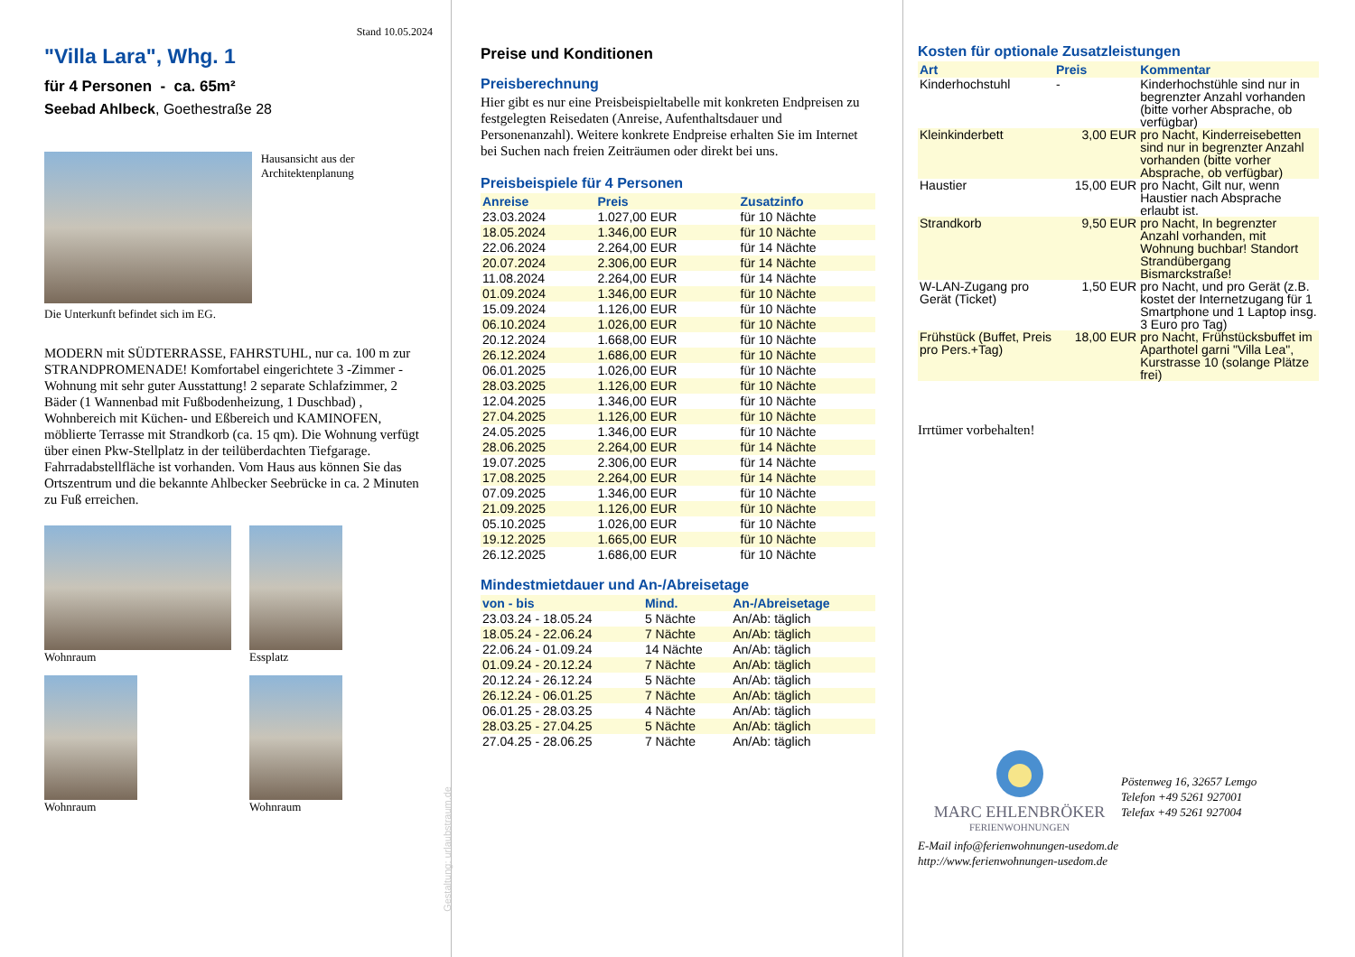Stand 10.05.2024
"Villa Lara", Whg. 1
für 4 Personen - ca. 65m²
Seebad Ahlbeck, Goethestraße 28
Hausansicht aus der Architektenplanung
Die Unterkunft befindet sich im EG.
MODERN mit SÜDTERRASSE, FAHRSTUHL, nur ca. 100 m zur STRANDPROMENADE! Komfortabel eingerichtete 3 -Zimmer - Wohnung mit sehr guter Ausstattung! 2 separate Schlafzimmer, 2 Bäder (1 Wannenbad mit Fußbodenheizung, 1 Duschbad) , Wohnbereich mit Küchen- und Eßbereich und KAMINOFEN, möblierte Terrasse mit Strandkorb (ca. 15 qm). Die Wohnung verfügt über einen Pkw-Stellplatz in der teilüberdachten Tiefgarage. Fahrradabstellfläche ist vorhanden. Vom Haus aus können Sie das Ortszentrum und die bekannte Ahlbecker Seebrücke in ca. 2 Minuten zu Fuß erreichen.
Wohnraum
Essplatz
Wohnraum
Wohnraum
Gestaltung: urlaubstraum.de
Preise und Konditionen
Preisberechnung
Hier gibt es nur eine Preisbeispieltabelle mit konkreten Endpreisen zu festgelegten Reisedaten (Anreise, Aufenthaltsdauer und Personenanzahl). Weitere konkrete Endpreise erhalten Sie im Internet bei Suchen nach freien Zeiträumen oder direkt bei uns.
Preisbeispiele für 4 Personen
| Anreise | Preis | Zusatzinfo |
| --- | --- | --- |
| 23.03.2024 | 1.027,00 EUR | für 10 Nächte |
| 18.05.2024 | 1.346,00 EUR | für 10 Nächte |
| 22.06.2024 | 2.264,00 EUR | für 14 Nächte |
| 20.07.2024 | 2.306,00 EUR | für 14 Nächte |
| 11.08.2024 | 2.264,00 EUR | für 14 Nächte |
| 01.09.2024 | 1.346,00 EUR | für 10 Nächte |
| 15.09.2024 | 1.126,00 EUR | für 10 Nächte |
| 06.10.2024 | 1.026,00 EUR | für 10 Nächte |
| 20.12.2024 | 1.668,00 EUR | für 10 Nächte |
| 26.12.2024 | 1.686,00 EUR | für 10 Nächte |
| 06.01.2025 | 1.026,00 EUR | für 10 Nächte |
| 28.03.2025 | 1.126,00 EUR | für 10 Nächte |
| 12.04.2025 | 1.346,00 EUR | für 10 Nächte |
| 27.04.2025 | 1.126,00 EUR | für 10 Nächte |
| 24.05.2025 | 1.346,00 EUR | für 10 Nächte |
| 28.06.2025 | 2.264,00 EUR | für 14 Nächte |
| 19.07.2025 | 2.306,00 EUR | für 14 Nächte |
| 17.08.2025 | 2.264,00 EUR | für 14 Nächte |
| 07.09.2025 | 1.346,00 EUR | für 10 Nächte |
| 21.09.2025 | 1.126,00 EUR | für 10 Nächte |
| 05.10.2025 | 1.026,00 EUR | für 10 Nächte |
| 19.12.2025 | 1.665,00 EUR | für 10 Nächte |
| 26.12.2025 | 1.686,00 EUR | für 10 Nächte |
Mindestmietdauer und An-/Abreisetage
| von - bis | Mind. | An-/Abreisetage |
| --- | --- | --- |
| 23.03.24 - 18.05.24 | 5 Nächte | An/Ab: täglich |
| 18.05.24 - 22.06.24 | 7 Nächte | An/Ab: täglich |
| 22.06.24 - 01.09.24 | 14 Nächte | An/Ab: täglich |
| 01.09.24 - 20.12.24 | 7 Nächte | An/Ab: täglich |
| 20.12.24 - 26.12.24 | 5 Nächte | An/Ab: täglich |
| 26.12.24 - 06.01.25 | 7 Nächte | An/Ab: täglich |
| 06.01.25 - 28.03.25 | 4 Nächte | An/Ab: täglich |
| 28.03.25 - 27.04.25 | 5 Nächte | An/Ab: täglich |
| 27.04.25 - 28.06.25 | 7 Nächte | An/Ab: täglich |
Kosten für optionale Zusatzleistungen
| Art | Preis | Kommentar |
| --- | --- | --- |
| Kinderhochstuhl | - | Kinderhochstühle sind nur in begrenzter Anzahl vorhanden (bitte vorher Absprache, ob verfügbar) |
| Kleinkinderbett | 3,00 EUR | pro Nacht, Kinderreisebetten sind nur in begrenzter Anzahl vorhanden (bitte vorher Absprache, ob verfügbar) |
| Haustier | 15,00 EUR | pro Nacht, Gilt nur, wenn Haustier nach Absprache erlaubt ist. |
| Strandkorb | 9,50 EUR | pro Nacht, In begrenzter Anzahl vorhanden, mit Wohnung buchbar! Standort Strandübergang Bismarckstraße! |
| W-LAN-Zugang pro Gerät (Ticket) | 1,50 EUR | pro Nacht, und pro Gerät (z.B. kostet der Internetzugang für 1 Smartphone und 1 Laptop insg. 3 Euro pro Tag) |
| Frühstück (Buffet, Preis pro Pers.+Tag) | 18,00 EUR | pro Nacht, Frühstücksbuffet im Aparthotel garni "Villa Lea", Kurstrasse 10 (solange Plätze frei) |
Irrtümer vorbehalten!
MARC EHLENBRÖKER
FERIENWOHNUNGEN
Pöstenweg 16, 32657 Lemgo
Telefon +49 5261 927001
Telefax +49 5261 927004
E-Mail info@ferienwohnungen-usedom.de
http://www.ferienwohnungen-usedom.de